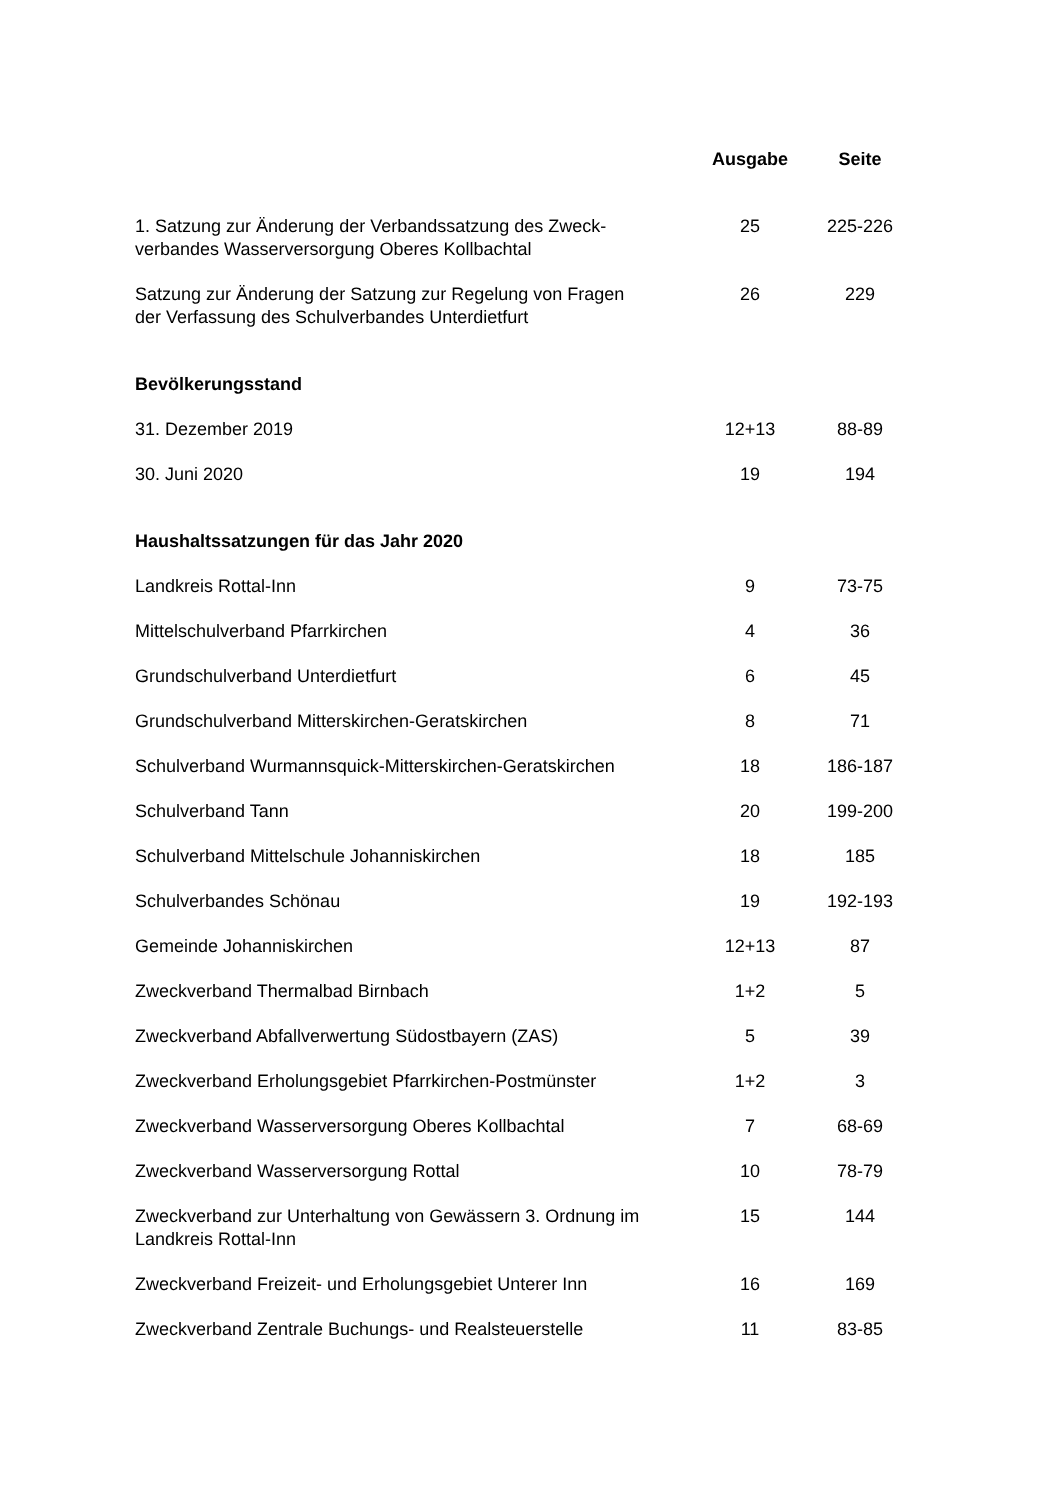| | Ausgabe | Seite |
| --- | --- | --- |
| 1. Satzung zur Änderung der Verbandssatzung des Zweck- verbandes Wasserversorgung Oberes Kollbachtal | 25 | 225-226 |
| Satzung zur Änderung der Satzung zur Regelung von Fragen der Verfassung des Schulverbandes Unterdietfurt | 26 | 229 |
| Bevölkerungsstand | | |
| 31. Dezember 2019 | 12+13 | 88-89 |
| 30. Juni 2020 | 19 | 194 |
| Haushaltssatzungen für das Jahr 2020 | | |
| Landkreis Rottal-Inn | 9 | 73-75 |
| Mittelschulverband Pfarrkirchen | 4 | 36 |
| Grundschulverband Unterdietfurt | 6 | 45 |
| Grundschulverband Mitterskirchen-Geratskirchen | 8 | 71 |
| Schulverband Wurmannsquick-Mitterskirchen-Geratskirchen | 18 | 186-187 |
| Schulverband Tann | 20 | 199-200 |
| Schulverband Mittelschule Johanniskirchen | 18 | 185 |
| Schulverbandes Schönau | 19 | 192-193 |
| Gemeinde Johanniskirchen | 12+13 | 87 |
| Zweckverband Thermalbad Birnbach | 1+2 | 5 |
| Zweckverband Abfallverwertung Südostbayern (ZAS) | 5 | 39 |
| Zweckverband Erholungsgebiet Pfarrkirchen-Postmünster | 1+2 | 3 |
| Zweckverband Wasserversorgung Oberes Kollbachtal | 7 | 68-69 |
| Zweckverband Wasserversorgung Rottal | 10 | 78-79 |
| Zweckverband zur Unterhaltung von Gewässern 3. Ordnung im Landkreis Rottal-Inn | 15 | 144 |
| Zweckverband Freizeit- und Erholungsgebiet Unterer Inn | 16 | 169 |
| Zweckverband Zentrale Buchungs- und Realsteuerstelle | 11 | 83-85 |